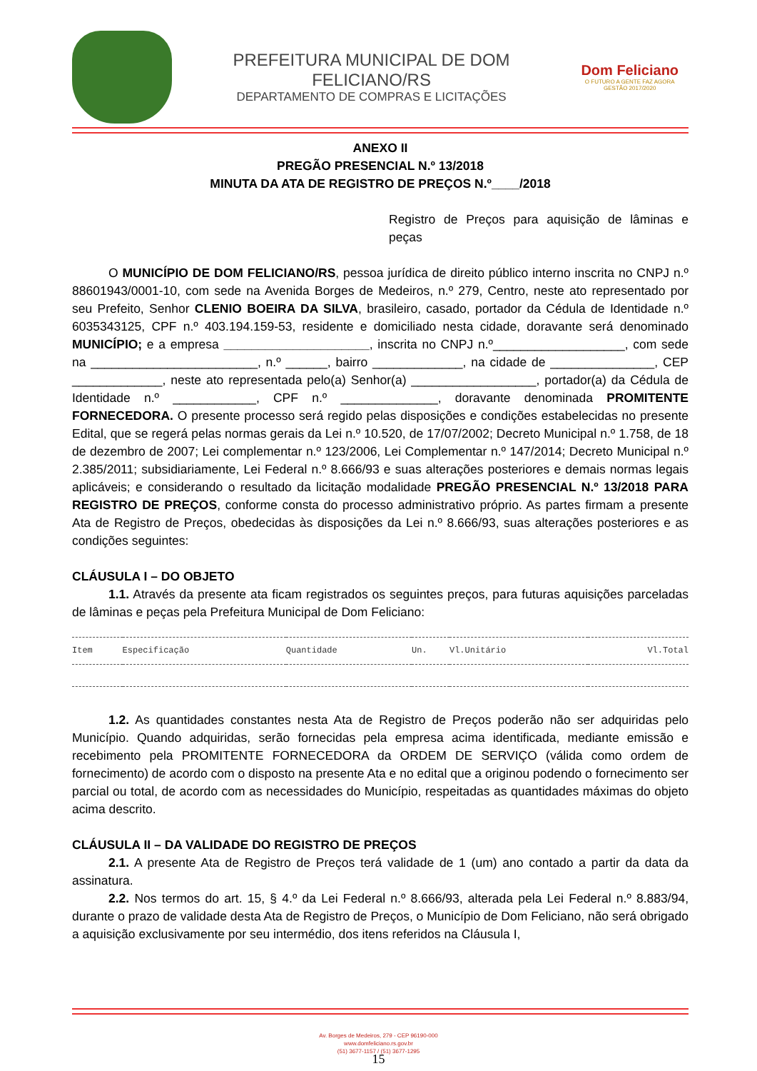PREFEITURA MUNICIPAL DE DOM FELICIANO/RS
DEPARTAMENTO DE COMPRAS E LICITAÇÕES
Dom Feliciano
O FUTURO A GENTE FAZ AGORA
GESTÃO 2017/2020
ANEXO II
PREGÃO PRESENCIAL N.º 13/2018
MINUTA DA ATA DE REGISTRO DE PREÇOS N.º____/2018
Registro de Preços para aquisição de lâminas e peças
O MUNICÍPIO DE DOM FELICIANO/RS, pessoa jurídica de direito público interno inscrita no CNPJ n.º 88601943/0001-10, com sede na Avenida Borges de Medeiros, n.º 279, Centro, neste ato representado por seu Prefeito, Senhor CLENIO BOEIRA DA SILVA, brasileiro, casado, portador da Cédula de Identidade n.º 6035343125, CPF n.º 403.194.159-53, residente e domiciliado nesta cidade, doravante será denominado MUNICÍPIO; e a empresa _____________________, inscrita no CNPJ n.º___________________, com sede na ________________________, n.º ______, bairro _____________, na cidade de _______________, CEP _____________, neste ato representada pelo(a) Senhor(a) __________________, portador(a) da Cédula de Identidade n.º ____________, CPF n.º ______________, doravante denominada PROMITENTE FORNECEDORA. O presente processo será regido pelas disposições e condições estabelecidas no presente Edital, que se regerá pelas normas gerais da Lei n.º 10.520, de 17/07/2002; Decreto Municipal n.º 1.758, de 18 de dezembro de 2007; Lei complementar n.º 123/2006, Lei Complementar n.º 147/2014; Decreto Municipal n.º 2.385/2011; subsidiariamente, Lei Federal n.º 8.666/93 e suas alterações posteriores e demais normas legais aplicáveis; e considerando o resultado da licitação modalidade PREGÃO PRESENCIAL N.º 13/2018 PARA REGISTRO DE PREÇOS, conforme consta do processo administrativo próprio. As partes firmam a presente Ata de Registro de Preços, obedecidas às disposições da Lei n.º 8.666/93, suas alterações posteriores e as condições seguintes:
CLÁUSULA I – DO OBJETO
1.1. Através da presente ata ficam registrados os seguintes preços, para futuras aquisições parceladas de lâminas e peças pela Prefeitura Municipal de Dom Feliciano:
| Item | Especificação | Quantidade | Un. | Vl.Unitário | Vl.Total |
| --- | --- | --- | --- | --- | --- |
1.2. As quantidades constantes nesta Ata de Registro de Preços poderão não ser adquiridas pelo Município. Quando adquiridas, serão fornecidas pela empresa acima identificada, mediante emissão e recebimento pela PROMITENTE FORNECEDORA da ORDEM DE SERVIÇO (válida como ordem de fornecimento) de acordo com o disposto na presente Ata e no edital que a originou podendo o fornecimento ser parcial ou total, de acordo com as necessidades do Município, respeitadas as quantidades máximas do objeto acima descrito.
CLÁUSULA II – DA VALIDADE DO REGISTRO DE PREÇOS
2.1. A presente Ata de Registro de Preços terá validade de 1 (um) ano contado a partir da data da assinatura.
2.2. Nos termos do art. 15, § 4.º da Lei Federal n.º 8.666/93, alterada pela Lei Federal n.º 8.883/94, durante o prazo de validade desta Ata de Registro de Preços, o Município de Dom Feliciano, não será obrigado a aquisição exclusivamente por seu intermédio, dos itens referidos na Cláusula I,
Av. Borges de Medeiros, 279 - CEP 96190-000
www.domfeliciano.rs.gov.br
(51) 3677-1157 / (51) 3677-1295
15